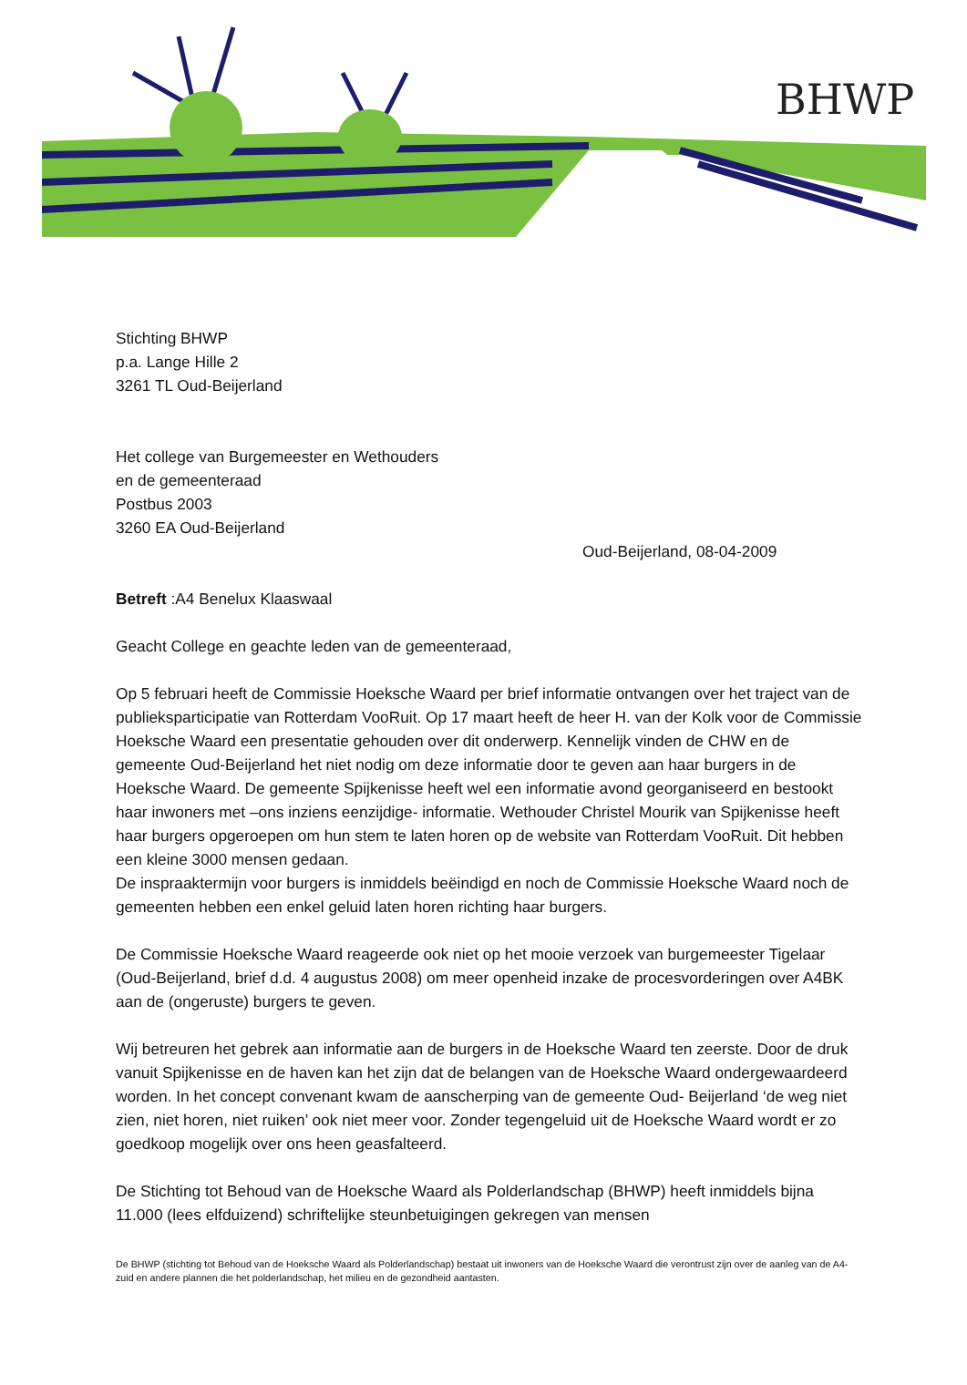BHWP
Stichting BHWP
p.a. Lange Hille 2
3261 TL Oud-Beijerland
Het college van Burgemeester en Wethouders
en de gemeenteraad
Postbus 2003
3260 EA Oud-Beijerland
Oud-Beijerland, 08-04-2009
Betreft :A4 Benelux Klaaswaal
Geacht College en geachte leden van de gemeenteraad,
Op 5 februari heeft de Commissie Hoeksche Waard per brief informatie ontvangen over het traject van de publieksparticipatie van Rotterdam VooRuit. Op 17 maart heeft de heer H. van der Kolk voor de Commissie Hoeksche Waard een presentatie gehouden over dit onderwerp. Kennelijk vinden de CHW en de gemeente Oud-Beijerland het niet nodig om deze informatie door te geven aan haar burgers in de Hoeksche Waard. De gemeente Spijkenisse heeft wel een informatie avond georganiseerd en bestookt haar inwoners met –ons inziens eenzijdige- informatie. Wethouder Christel Mourik van Spijkenisse heeft haar burgers opgeroepen om hun stem te laten horen op de website van Rotterdam VooRuit. Dit hebben een kleine 3000 mensen gedaan.
De inspraaktermijn voor burgers is inmiddels beëindigd en noch de Commissie Hoeksche Waard noch de gemeenten hebben een enkel geluid laten horen richting haar burgers.
De Commissie Hoeksche Waard reageerde ook niet op het mooie verzoek van burgemeester Tigelaar (Oud-Beijerland, brief d.d. 4 augustus 2008) om meer openheid inzake de procesvorderingen over A4BK aan de (ongeruste) burgers te geven.
Wij betreuren het gebrek aan informatie aan de burgers in de Hoeksche Waard ten zeerste. Door de druk vanuit Spijkenisse en de haven kan het zijn dat de belangen van de Hoeksche Waard ondergewaardeerd worden. In het concept convenant kwam de aanscherping van de gemeente Oud- Beijerland ‘de weg niet zien, niet horen, niet ruiken’ ook niet meer voor. Zonder tegengeluid uit de Hoeksche Waard wordt er zo goedkoop mogelijk over ons heen geasfalteerd.
De Stichting tot Behoud van de Hoeksche Waard als Polderlandschap (BHWP) heeft inmiddels bijna 11.000 (lees elfduizend) schriftelijke steunbetuigingen gekregen van mensen
De BHWP (stichting tot Behoud van de Hoeksche Waard als Polderlandschap) bestaat uit inwoners van de Hoeksche Waard die verontrust zijn over de aanleg van de A4-zuid en andere plannen die het polderlandschap, het milieu en de gezondheid aantasten.